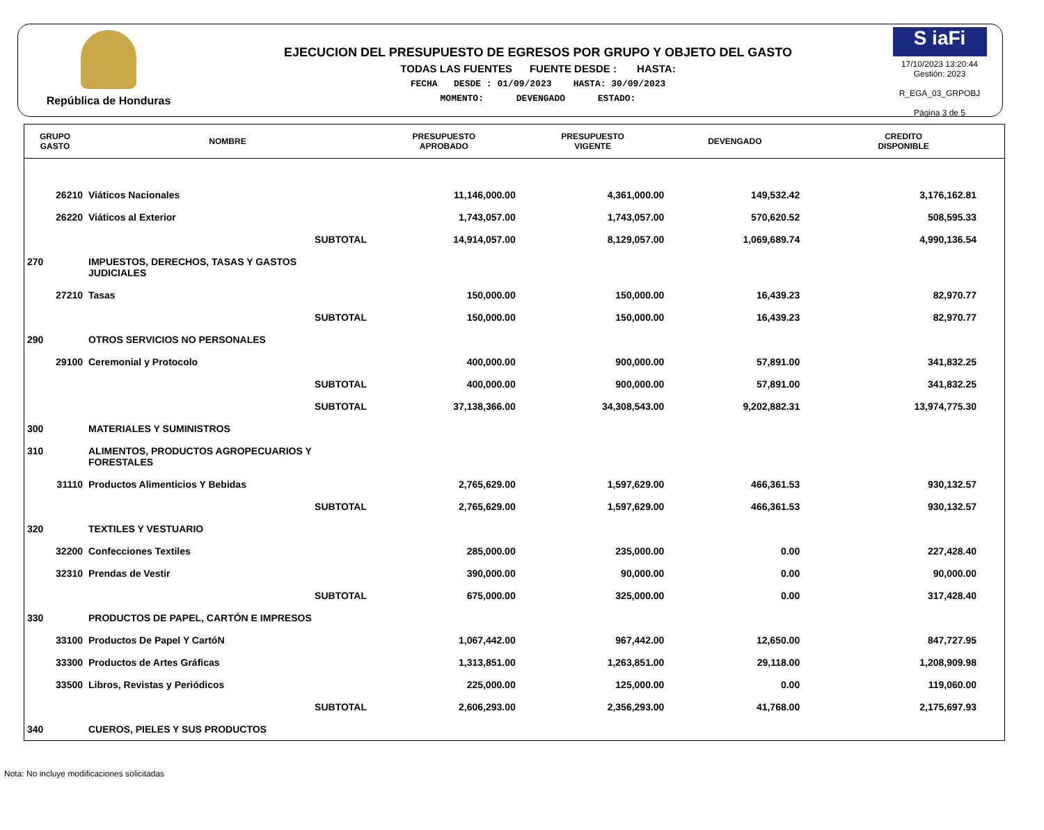República de Honduras
EJECUCION DEL PRESUPUESTO DE EGRESOS POR GRUPO Y OBJETO DEL GASTO
TODAS LAS FUENTES FUENTE DESDE : HASTA:
FECHA DESDE : 01/09/2023 HASTA: 30/09/2023
MOMENTO: DEVENGADO ESTADO:
S iaFi
17/10/2023 13:20:44
Gestión: 2023
R_EGA_03_GRPOBJ
Página 3 de 5
| GRUPO GASTO | NOMBRE | PRESUPUESTO APROBADO | PRESUPUESTO VIGENTE | DEVENGADO | CREDITO DISPONIBLE |
| --- | --- | --- | --- | --- | --- |
| 26210 | Viáticos Nacionales | 11,146,000.00 | 4,361,000.00 | 149,532.42 | 3,176,162.81 |
| 26220 | Viáticos al Exterior | 1,743,057.00 | 1,743,057.00 | 570,620.52 | 508,595.33 |
| | SUBTOTAL | 14,914,057.00 | 8,129,057.00 | 1,069,689.74 | 4,990,136.54 |
| 270 | IMPUESTOS, DERECHOS, TASAS Y GASTOS JUDICIALES | | | | |
| 27210 | Tasas | 150,000.00 | 150,000.00 | 16,439.23 | 82,970.77 |
| | SUBTOTAL | 150,000.00 | 150,000.00 | 16,439.23 | 82,970.77 |
| 290 | OTROS SERVICIOS NO PERSONALES | | | | |
| 29100 | Ceremonial y Protocolo | 400,000.00 | 900,000.00 | 57,891.00 | 341,832.25 |
| | SUBTOTAL | 400,000.00 | 900,000.00 | 57,891.00 | 341,832.25 |
| | SUBTOTAL | 37,138,366.00 | 34,308,543.00 | 9,202,882.31 | 13,974,775.30 |
| 300 | MATERIALES Y SUMINISTROS | | | | |
| 310 | ALIMENTOS, PRODUCTOS AGROPECUARIOS Y FORESTALES | | | | |
| 31110 | Productos Alimenticios Y Bebidas | 2,765,629.00 | 1,597,629.00 | 466,361.53 | 930,132.57 |
| | SUBTOTAL | 2,765,629.00 | 1,597,629.00 | 466,361.53 | 930,132.57 |
| 320 | TEXTILES Y VESTUARIO | | | | |
| 32200 | Confecciones Textiles | 285,000.00 | 235,000.00 | 0.00 | 227,428.40 |
| 32310 | Prendas de Vestir | 390,000.00 | 90,000.00 | 0.00 | 90,000.00 |
| | SUBTOTAL | 675,000.00 | 325,000.00 | 0.00 | 317,428.40 |
| 330 | PRODUCTOS DE PAPEL, CARTÓN E IMPRESOS | | | | |
| 33100 | Productos De Papel Y CartóN | 1,067,442.00 | 967,442.00 | 12,650.00 | 847,727.95 |
| 33300 | Productos de Artes Gráficas | 1,313,851.00 | 1,263,851.00 | 29,118.00 | 1,208,909.98 |
| 33500 | Libros, Revistas y Periódicos | 225,000.00 | 125,000.00 | 0.00 | 119,060.00 |
| | SUBTOTAL | 2,606,293.00 | 2,356,293.00 | 41,768.00 | 2,175,697.93 |
| 340 | CUEROS, PIELES Y SUS PRODUCTOS | | | | |
Nota: No incluye modificaciones solicitadas